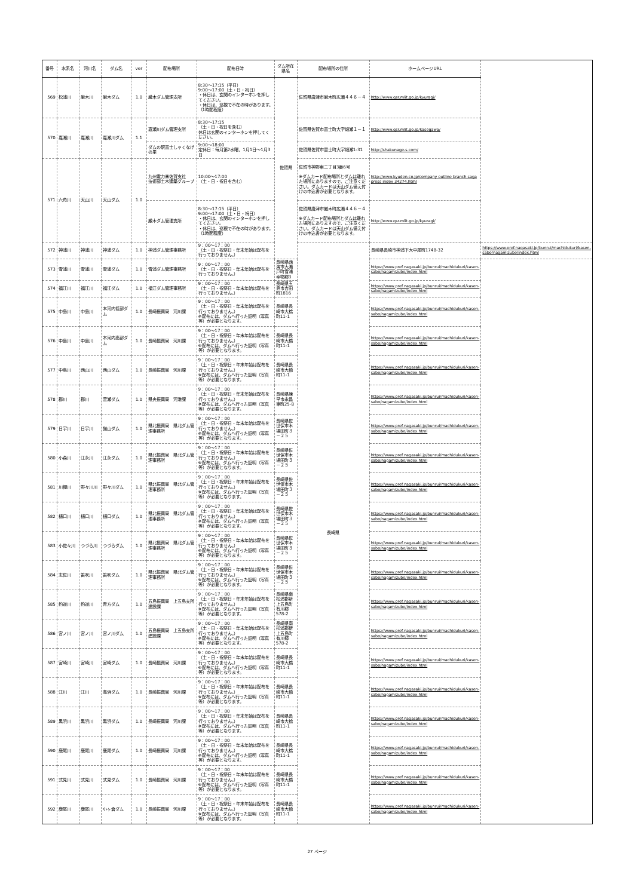| 番号 | 水系名 | 河川名 | ダム名 | ver | 配布場所 | 配布日時 | ダム所在県名 | 配布場所の住所 | ホームページURL | |
| --- | --- | --- | --- | --- | --- | --- | --- | --- | --- | --- |
| 569 | 松浦川 | 厳木川 | 厳木ダム | 1.0 | 厳木ダム管理支所 | 8:30～17:15（平日） 9:00～17:00（土・日・祝日） ・休日は、玄関のインターホンを押してください。 ・休日は、巡視で不在の時があります。（1時間程度） | 佐賀県 | 佐賀県唐津市厳木町広瀬４４６－４ | http://www.qsr.mlit.go.jp/kyuragi/ | |
| 570 | 嘉瀬川 | 嘉瀬川 | 嘉瀬川ダム | 1.1 | 嘉瀬川ダム管理支所 | 8:30～17:15 （土・日・祝日を含む） 休日は玄関のインターホンを押してください。 | | 佐賀県佐賀市富士町大字畑瀬１－１ | http://www.qsr.mlit.go.jp/kasegawa/ | |
| | | | | | ダムの駅富士しゃくなげの里 | 9:00～18:00 定休日：毎月第2水曜、1月1日～1月3日 | | 佐賀県佐賀市富士町大字畑瀬1-31 | http://shakunage-s.com/ | |
| 571 | 六角川 | 天山川 | 天山ダム | 1.0 | 九州電力㈱佐賀支社 技術部土木建築グループ | 10:00～17:00 （土・日・祝日を含む） | | 佐賀市神野東二丁目3番6号 ※ダムカード配布場所とダムは離れた場所にありますので、ご注意ください。ダムカードは天山ダム備え付けの申込書が必要となります。 | http://www.kyuden.co.jp/company outline branch saga press index 34274.html | |
| | | | | | 厳木ダム管理支所 | 8:30～17:15（平日） 9:00～17:00（土・日・祝日） ・休日は、玄関のインターホンを押してください。 ・休日は、巡視で不在の時があります。（1時間程度） | | 佐賀県唐津市厳木町広瀬４４６－４ ※ダムカード配布場所とダムは離れた場所にありますので、ご注意ください。ダムカードは天山ダム備え付けの申込書が必要となります。 | http://www.qsr.mlit.go.jp/kyuragi/ | |
| 572 | 神浦川 | 神浦川 | 神浦ダム | 1.0 | 神浦ダム管理事務所 | 9：00～17：00 （土・日・祝祭日・年末年始は配布を行っておりません。） | | 長崎県 | 長崎県長崎市神浦下大中尾町1748-32 | https://www.pref.nagasaki.jp/bunrui/machidukuri/kasen-sabo/nagamizube/index.html |
| 573 | 雪浦川 | 雪浦川 | 雪浦ダム | 1.0 | 雪浦ダム管理事務所 | 9：00～17：00 （土・日・祝祭日・年末年始は配布を行っておりません。） | 長崎県西海市大瀬戸町雪浦幸物郷3 | | https://www.pref.nagasaki.jp/bunrui/machidukuri/kasen-sabo/nagamizube/index.html | |
| 574 | 福江川 | 福江川 | 福江ダム | 1.0 | 福江ダム管理事務所 | 9：00～17：00 （土・日・祝祭日・年末年始は配布を行っておりません。） | 長崎県五島市吉田町1816 | | https://www.pref.nagasaki.jp/bunrui/machidukuri/kasen-sabo/nagamizube/index.html | |
| 575 | 中島川 | 中島川 | 本河内低部ダム | 1.0 | 長崎振興局 河川課 | 9：00～17：00 （土・日・祝祭日・年末年始は配布を行っておりません。） ※配布には、ダムへ行った証明（写真等）が必要となります。 | 長崎県長崎市大橋町11-1 | | https://www.pref.nagasaki.jp/bunrui/machidukuri/kasen-sabo/nagamizube/index.html | |
| 576 | 中島川 | 中島川 | 本河内高部ダム | 1.0 | 長崎振興局 河川課 | 9：00～17：00 （土・日・祝祭日・年末年始は配布を行っておりません。） ※配布には、ダムへ行った証明（写真等）が必要となります。 | 長崎県長崎市大橋町11-1 | | https://www.pref.nagasaki.jp/bunrui/machidukuri/kasen-sabo/nagamizube/index.html | |
| 577 | 中島川 | 西山川 | 西山ダム | 1.0 | 長崎振興局 河川課 | 9：00～17：00 （土・日・祝祭日・年末年始は配布を行っておりません。） ※配布には、ダムへ行った証明（写真等）が必要となります。 | 長崎県長崎市大橋町11-1 | | https://www.pref.nagasaki.jp/bunrui/machidukuri/kasen-sabo/nagamizube/index.html | |
| 578 | 郡川 | 郡川 | 萱瀬ダム | 1.0 | 県央振興局 河港課 | 9：00～17：00 （土・日・祝祭日・年末年始は配布を行っておりません。） ※配布には、ダムへ行った証明（写真等）が必要となります。 | 長崎県諫早市永昌東町25-8 | | https://www.pref.nagasaki.jp/bunrui/machidukuri/kasen-sabo/nagamizube/index.html | |
| 579 | 日宇川 | 日宇川 | 猫山ダム | 1.0 | 県北振興局 県北ダム管理事務所 | 9：00～17：00 （土・日・祝祭日・年末年始は配布を行っておりません。） ※配布には、ダムへ行った証明（写真等）が必要となります。 | 長崎県佐世保市木場田町３－２５ | | https://www.pref.nagasaki.jp/bunrui/machidukuri/kasen-sabo/nagamizube/index.html | |
| 580 | 小森川 | 江永川 | 江永ダム | 1.0 | 県北振興局 県北ダム管理事務所 | 9：00～17：00 （土・日・祝祭日・年末年始は配布を行っておりません。） ※配布には、ダムへ行った証明（写真等）が必要となります。 | 長崎県佐世保市木場田町３－２５ | | https://www.pref.nagasaki.jp/bunrui/machidukuri/kasen-sabo/nagamizube/index.html | |
| 581 | 川棚川 | 野々川川 | 野々川ダム | 1.0 | 県北振興局 県北ダム管理事務所 | 9：00～17：00 （土・日・祝祭日・年末年始は配布を行っておりません。） ※配布には、ダムへ行った証明（写真等）が必要となります。 | 長崎県佐世保市木場田町３－２５ | | https://www.pref.nagasaki.jp/bunrui/machidukuri/kasen-sabo/nagamizube/index.html | |
| 582 | 樋口川 | 樋口川 | 樋口ダム | 1.0 | 県北振興局 県北ダム管理事務所 | 9：00～17：00 （土・日・祝祭日・年末年始は配布を行っておりません。） ※配布には、ダムへ行った証明（写真等）が必要となります。 | 長崎県佐世保市木場田町３－２５ | | https://www.pref.nagasaki.jp/bunrui/machidukuri/kasen-sabo/nagamizube/index.html | |
| 583 | 小佐々川 | つづら川 | つづらダム | 1.0 | 県北振興局 県北ダム管理事務所 | 9：00～17：00 （土・日・祝祭日・年末年始は配布を行っておりません。） ※配布には、ダムへ行った証明（写真等）が必要となります。 | 長崎県佐世保市木場田町３－２５ | | https://www.pref.nagasaki.jp/bunrui/machidukuri/kasen-sabo/nagamizube/index.html | |
| 584 | 志佐川 | 笛吹川 | 笛吹ダム | 1.0 | 県北振興局 県北ダム管理事務所 | 9：00～17：00 （土・日・祝祭日・年末年始は配布を行っておりません。） ※配布には、ダムへ行った証明（写真等）が必要となります。 | 長崎県佐世保市木場田町３－２５ | | https://www.pref.nagasaki.jp/bunrui/machidukuri/kasen-sabo/nagamizube/index.html | |
| 585 | 釣道川 | 釣道川 | 青方ダム | 1.0 | 五島振興局 上五島支所 建設課 | 9：00～17：00 （土・日・祝祭日・年末年始は配布を行っておりません。） ※配布には、ダムへ行った証明（写真等）が必要となります。 | 長崎県南松浦郡新上五島町有川郷578-2 | | https://www.pref.nagasaki.jp/bunrui/machidukuri/kasen-sabo/nagamizube/index.html | |
| 586 | 宮ノ川 | 宮ノ川 | 宮ノ川ダム | 1.0 | 五島振興局 上五島支所 建設課 | 9：00～17：00 （土・日・祝祭日・年末年始は配布を行っておりません。） ※配布には、ダムへ行った証明（写真等）が必要となります。 | 長崎県南松浦郡新上五島町有川郷578-2 | | https://www.pref.nagasaki.jp/bunrui/machidukuri/kasen-sabo/nagamizube/index.html | |
| 587 | 宮崎川 | 宮崎川 | 宮崎ダム | 1.0 | 長崎振興局 河川課 | 9：00～17：00 （土・日・祝祭日・年末年始は配布を行っておりません。） ※配布には、ダムへ行った証明（写真等）が必要となります。 | 長崎県長崎市大橋町11-1 | | https://www.pref.nagasaki.jp/bunrui/machidukuri/kasen-sabo/nagamizube/index.html | |
| 588 | 江川 | 江川 | 高浜ダム | 1.0 | 長崎振興局 河川課 | 9：00～17：00 （土・日・祝祭日・年末年始は配布を行っておりません。） ※配布には、ダムへ行った証明（写真等）が必要となります。 | 長崎県長崎市大橋町11-1 | | https://www.pref.nagasaki.jp/bunrui/machidukuri/kasen-sabo/nagamizube/index.html | |
| 589 | 黒浜川 | 黒浜川 | 黒浜ダム | 1.0 | 長崎振興局 河川課 | 9：00～17：00 （土・日・祝祭日・年末年始は配布を行っておりません。） ※配布には、ダムへ行った証明（写真等）が必要となります。 | 長崎県長崎市大橋町11-1 | | https://www.pref.nagasaki.jp/bunrui/machidukuri/kasen-sabo/nagamizube/index.html | |
| 590 | 鹿尾川 | 鹿尾川 | 鹿尾ダム | 1.0 | 長崎振興局 河川課 | 9：00～17：00 （土・日・祝祭日・年末年始は配布を行っておりません。） ※配布には、ダムへ行った証明（写真等）が必要となります。 | 長崎県長崎市大橋町11-1 | | https://www.pref.nagasaki.jp/bunrui/machidukuri/kasen-sabo/nagamizube/index.html | |
| 591 | 式見川 | 式見川 | 式見ダム | 1.0 | 長崎振興局 河川課 | 9：00～17：00 （土・日・祝祭日・年末年始は配布を行っておりません。） ※配布には、ダムへ行った証明（写真等）が必要となります。 | 長崎県長崎市大橋町11-1 | | https://www.pref.nagasaki.jp/bunrui/machidukuri/kasen-sabo/nagamizube/index.html | |
| 592 | 鹿尾川 | 鹿尾川 | 小ヶ倉ダム | 1.0 | 長崎振興局 河川課 | 9：00～17：00 （土・日・祝祭日・年末年始は配布を行っておりません。） ※配布には、ダムへ行った証明（写真等）が必要となります。 | 長崎県長崎市大橋町11-1 | | https://www.pref.nagasaki.jp/bunrui/machidukuri/kasen-sabo/nagamizube/index.html | |
27 ページ